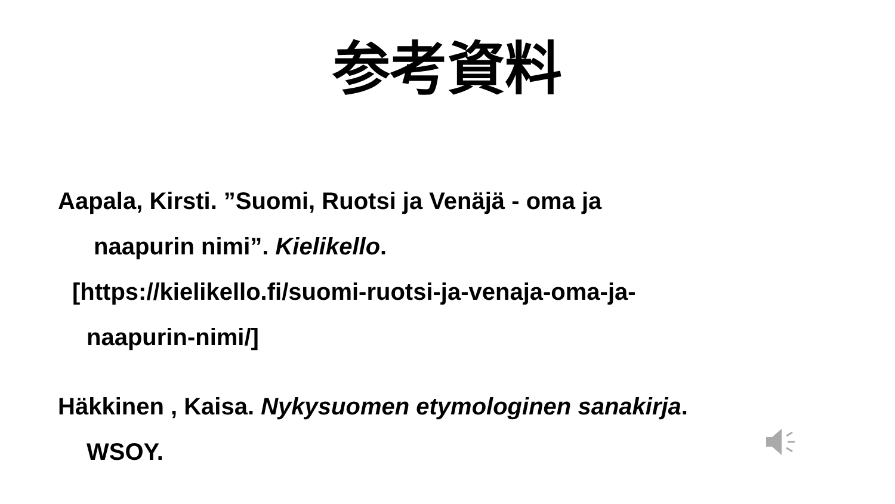参考資料
Aapala, Kirsti. ”Suomi, Ruotsi ja Venäjä - oma ja
naapurin nimi”. Kielikello.
[https://kielikello.fi/suomi-ruotsi-ja-venaja-oma-ja-
naapurin-nimi/]
Häkkinen , Kaisa. Nykysuomen etymologinen sanakirja.
WSOY.